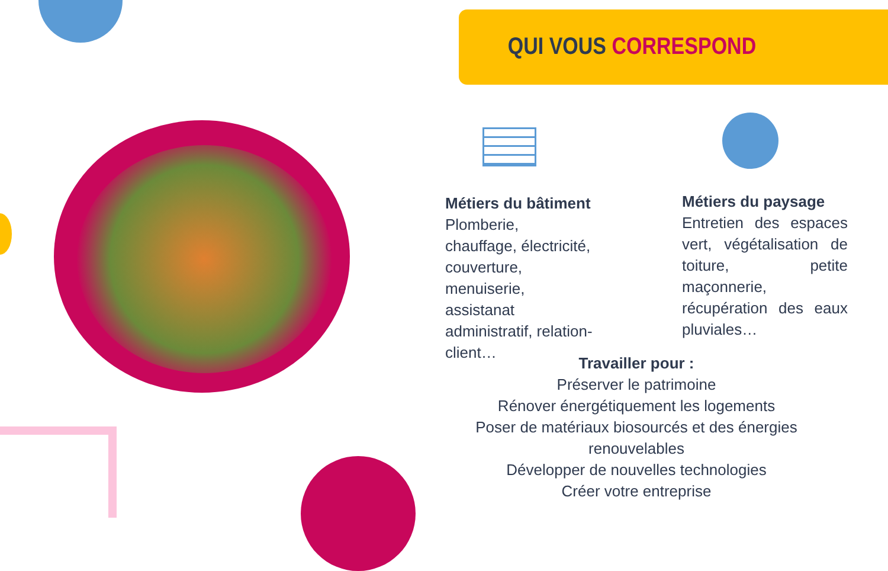QUI VOUS CORRESPOND
Métiers du bâtiment
Plomberie, chauffage, électricité, couverture, menuiserie, assistanat administratif, relation-client…
Métiers du paysage
Entretien des espaces vert, végétalisation de toiture, petite maçonnerie, récupération des eaux pluviales…
Travailler pour :
Préserver le patrimoine
Rénover énergétiquement les logements
Poser de matériaux biosourcés et des énergies renouvelables
Développer de nouvelles technologies
Créer votre entreprise